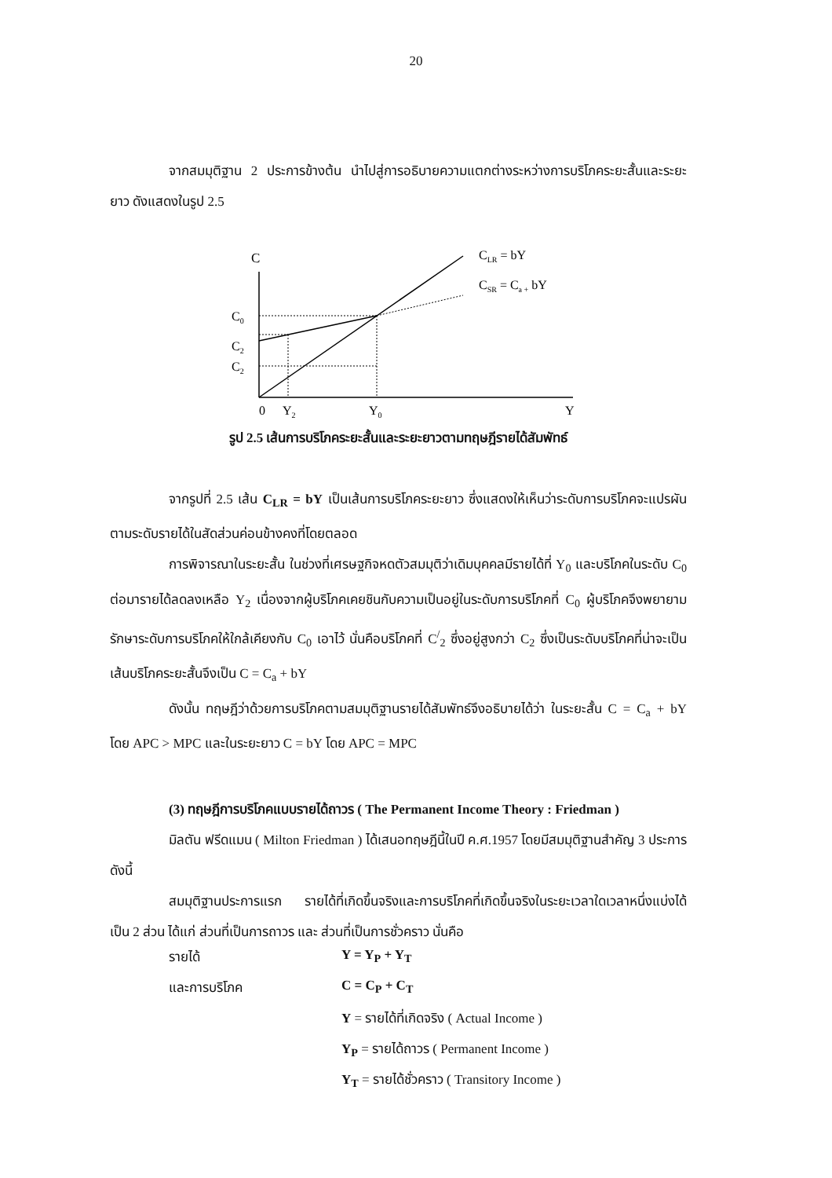20
จากสมมุติฐาน 2 ประการข้างต้น นำไปสู่การอธิบายความแตกต่างระหว่างการบริโภคระยะสั้นและระยะยาว ดังแสดงในรูป 2.5
C
CLR = bY
CSR = Ca + bY
C0
C2
C2
0
Y2
Y0
Y
รูป 2.5 เส้นการบริโภคระยะสั้นและระยะยาวตามทฤษฎีรายได้สัมพัทธ์
จากรูปที่ 2.5 เส้น C<sub>LR</sub> = bY เป็นเส้นการบริโภคระยะยาว ซึ่งแสดงให้เห็นว่าระดับการบริโภคจะแปรผันตามระดับรายได้ในสัดส่วนค่อนข้างคงที่โดยตลอด
การพิจารณาในระยะสั้น ในช่วงที่เศรษฐกิจหดตัวสมมุติว่าเดิมบุคคลมีรายได้ที่ Y<sub>0</sub> และบริโภคในระดับ C<sub>0</sub> ต่อมารายได้ลดลงเหลือ Y<sub>2</sub> เนื่องจากผู้บริโภคเคยชินกับความเป็นอยู่ในระดับการบริโภคที่ C<sub>0</sub> ผู้บริโภคจึงพยายามรักษาระดับการบริโภคให้ใกล้เคียงกับ C<sub>0</sub> เอาไว้ นั่นคือบริโภคที่ C<sup>/</sup><sub>2</sub> ซึ่งอยู่สูงกว่า C<sub>2</sub> ซึ่งเป็นระดับบริโภคที่น่าจะเป็น เส้นบริโภคระยะสั้นจึงเป็น C = C<sub>a</sub> + bY
ดังนั้น ทฤษฎีว่าด้วยการบริโภคตามสมมุติฐานรายได้สัมพัทธ์จึงอธิบายได้ว่า ในระยะสั้น C = C<sub>a</sub> + bY โดย APC > MPC และในระยะยาว C = bY โดย APC = MPC
(3) ทฤษฎีการบริโภคแบบรายได้ถาวร ( The Permanent Income Theory : Friedman )
มิลตัน ฟรีดแมน ( Milton Friedman ) ได้เสนอทฤษฎีนี้ในปี ค.ศ.1957 โดยมีสมมุติฐานสำคัญ 3 ประการดังนี้
สมมุติฐานประการแรก รายได้ที่เกิดขึ้นจริงและการบริโภคที่เกิดขึ้นจริงในระยะเวลาใดเวลาหนึ่งแบ่งได้เป็น 2 ส่วน ได้แก่ ส่วนที่เป็นการถาวร และ ส่วนที่เป็นการชั่วคราว นั่นคือ
| รายได้ | Y = Y<sub>P</sub> + Y<sub>T</sub> |
| และการบริโภค | C = C<sub>P</sub> + C<sub>T</sub> |
| | Y = รายได้ที่เกิดจริง ( Actual Income ) |
| | Y<sub>P</sub> = รายได้ถาวร ( Permanent Income ) |
| | Y<sub>T</sub> = รายได้ชั่วคราว ( Transitory Income ) |